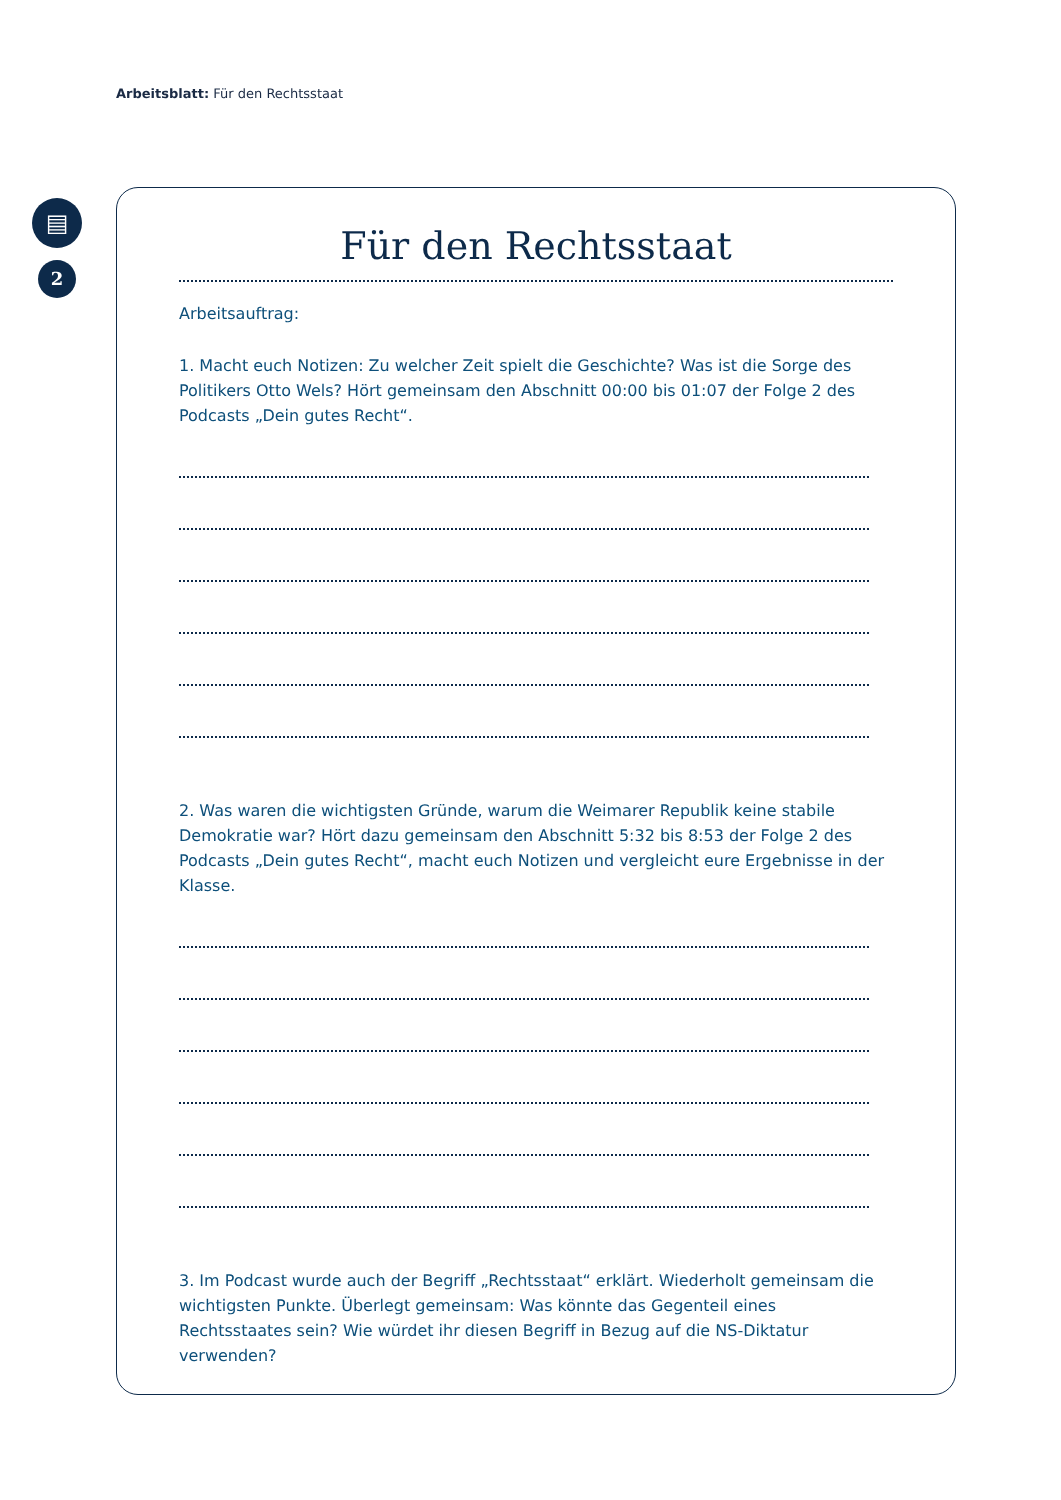Arbeitsblatt: Für den Rechtsstaat
▤
2
Für den Rechtsstaat
Arbeitsauftrag:
1. Macht euch Notizen: Zu welcher Zeit spielt die Geschichte? Was ist die Sorge des Politikers Otto Wels? Hört gemeinsam den Abschnitt 00:00 bis 01:07 der Folge 2 des Podcasts „Dein gutes Recht“.
2. Was waren die wichtigsten Gründe, warum die Weimarer Republik keine stabile Demokratie war? Hört dazu gemeinsam den Abschnitt 5:32 bis 8:53 der Folge 2 des Podcasts „Dein gutes Recht“, macht euch Notizen und vergleicht eure Ergebnisse in der Klasse.
3. Im Podcast wurde auch der Begriff „Rechtsstaat“ erklärt. Wiederholt gemeinsam die wichtigsten Punkte. Überlegt gemeinsam: Was könnte das Gegenteil eines Rechtsstaates sein? Wie würdet ihr diesen Begriff in Bezug auf die NS-Diktatur verwenden?